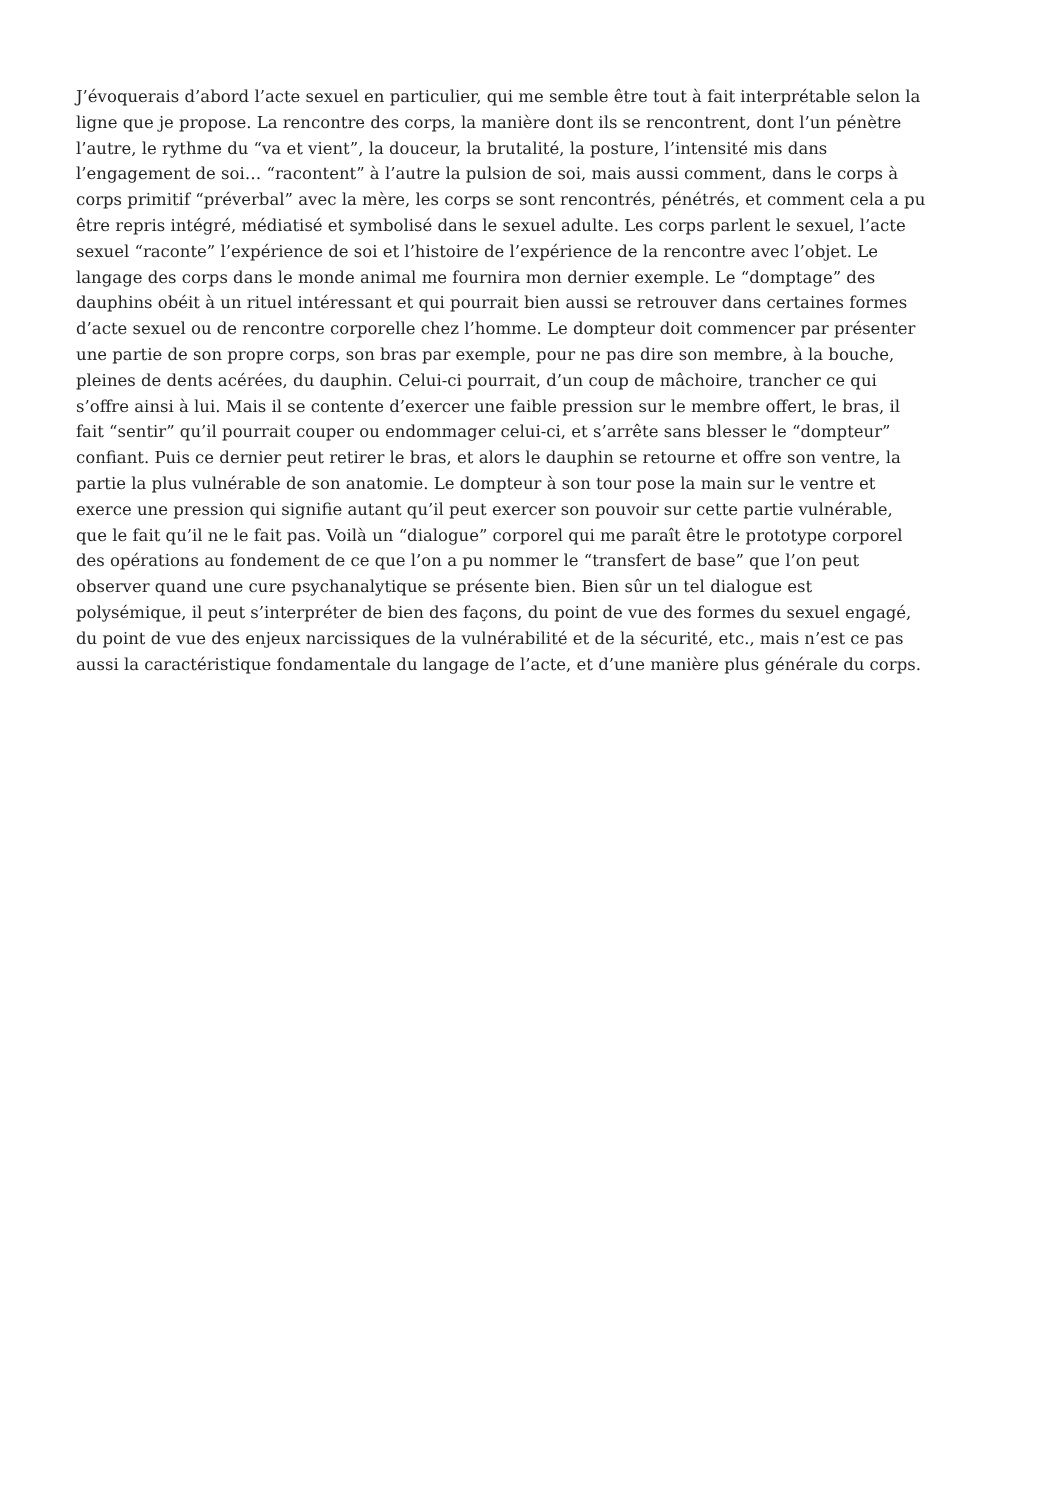J’évoquerais d’abord l’acte sexuel en particulier, qui me semble être tout à fait interprétable selon la
ligne que je propose. La rencontre des corps, la manière dont ils se rencontrent, dont l’un pénètre
l’autre, le rythme du “va et vient”, la douceur, la brutalité, la posture, l’intensité mis dans
l’engagement de soi… “racontent” à l’autre la pulsion de soi, mais aussi comment, dans le corps à
corps primitif “préverbal” avec la mère, les corps se sont rencontrés, pénétrés, et comment cela a pu
être repris intégré, médiatisé et symbolisé dans le sexuel adulte. Les corps parlent le sexuel, l’acte
sexuel “raconte” l’expérience de soi et l’histoire de l’expérience de la rencontre avec l’objet. Le
langage des corps dans le monde animal me fournira mon dernier exemple. Le “domptage” des
dauphins obéit à un rituel intéressant et qui pourrait bien aussi se retrouver dans certaines formes
d’acte sexuel ou de rencontre corporelle chez l’homme. Le dompteur doit commencer par présenter
une partie de son propre corps, son bras par exemple, pour ne pas dire son membre, à la bouche,
pleines de dents acérées, du dauphin. Celui-ci pourrait, d’un coup de mâchoire, trancher ce qui
s’offre ainsi à lui. Mais il se contente d’exercer une faible pression sur le membre offert, le bras, il
fait “sentir” qu’il pourrait couper ou endommager celui-ci, et s’arrête sans blesser le “dompteur”
confiant. Puis ce dernier peut retirer le bras, et alors le dauphin se retourne et offre son ventre, la
partie la plus vulnérable de son anatomie. Le dompteur à son tour pose la main sur le ventre et
exerce une pression qui signifie autant qu’il peut exercer son pouvoir sur cette partie vulnérable,
que le fait qu’il ne le fait pas. Voilà un “dialogue” corporel qui me paraît être le prototype corporel
des opérations au fondement de ce que l’on a pu nommer le “transfert de base” que l’on peut
observer quand une cure psychanalytique se présente bien. Bien sûr un tel dialogue est
polysémique, il peut s’interpréter de bien des façons, du point de vue des formes du sexuel engagé,
du point de vue des enjeux narcissiques de la vulnérabilité et de la sécurité, etc., mais n’est ce pas
aussi la caractéristique fondamentale du langage de l’acte, et d’une manière plus générale du corps.